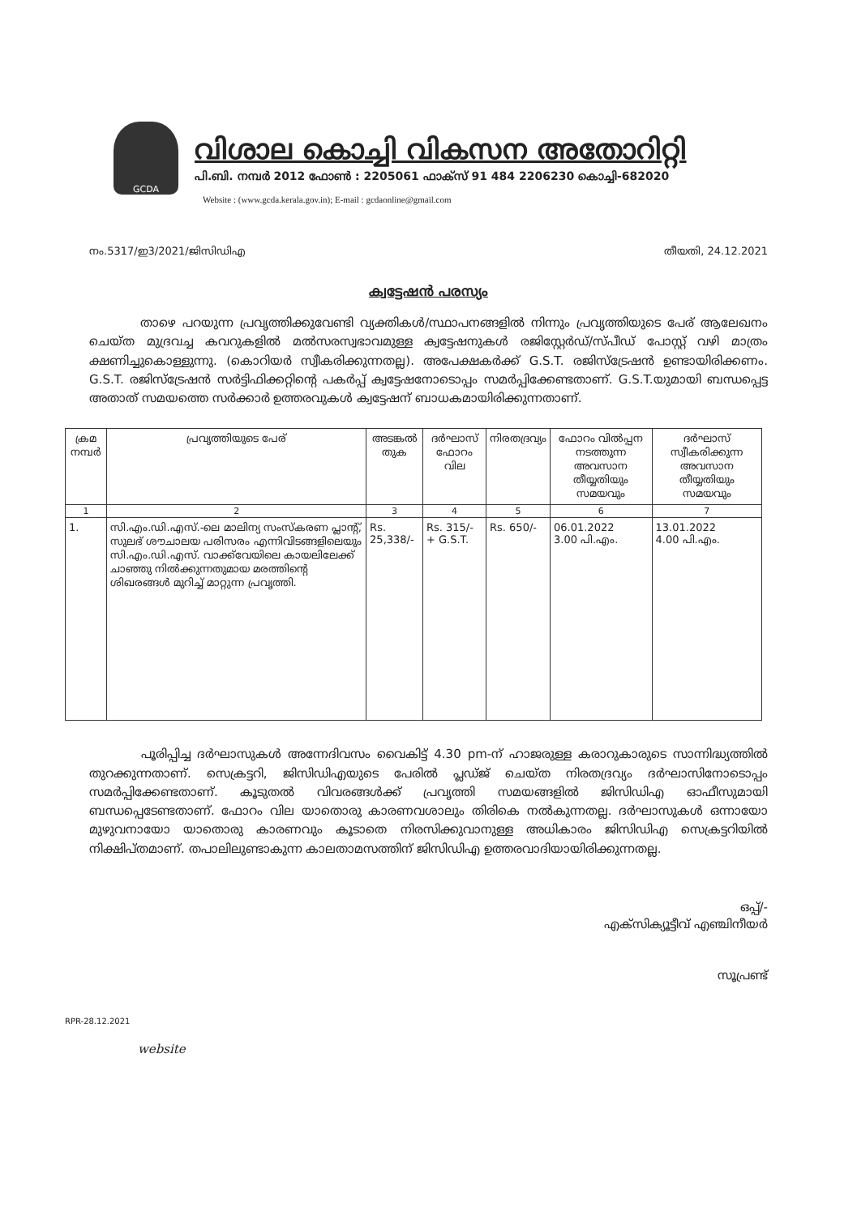GCDA
വിശാല കൊച്ചി വികസന അതോറിറ്റി
പി.ബി. നമ്പർ 2012 ഫോൺ : 2205061 ഫാക്സ് 91 484 2206230 കൊച്ചി-682020
Website : (www.gcda.kerala.gov.in); E-mail : gcdaonline@gmail.com
നം.5317/ഇ3/2021/ജിസിഡിഎ തീയതി, 24.12.2021
ക്വട്ടേഷൻ പരസ്യം
താഴെ പറയുന്ന പ്രവൃത്തിക്കുവേണ്ടി വ്യക്തികൾ/സ്ഥാപനങ്ങളിൽ നിന്നും പ്രവൃത്തിയുടെ പേര് ആലേഖനം ചെയ്ത മുദ്രവച്ച കവറുകളിൽ മൽസരസ്വഭാവമുള്ള ക്വട്ടേഷനുകൾ രജിസ്റ്റേർഡ്/സ്പീഡ് പോസ്റ്റ് വഴി മാത്രം ക്ഷണിച്ചുകൊള്ളുന്നു. (കൊറിയർ സ്വീകരിക്കുന്നതല്ല). അപേക്ഷകർക്ക് G.S.T. രജിസ്ട്രേഷൻ ഉണ്ടായിരിക്കണം. G.S.T. രജിസ്ട്രേഷൻ സർട്ടിഫിക്കറ്റിന്റെ പകർപ്പ് ക്വട്ടേഷനോടൊപ്പം സമർപ്പിക്കേണ്ടതാണ്. G.S.T.യുമായി ബന്ധപ്പെട്ട അതാത് സമയത്തെ സർക്കാർ ഉത്തരവുകൾ ക്വട്ടേഷന് ബാധകമായിരിക്കുന്നതാണ്.
| ക്രമ നമ്പർ | പ്രവൃത്തിയുടെ പേര് | അടങ്കൽ തുക | ദർഘാസ് ഫോറം വില | നിരതദ്രവ്യം | ഫോറം വിൽപ്പന നടത്തുന്ന അവസാന തീയ്യതിയും സമയവും | ദർഘാസ് സ്വീകരിക്കുന്ന അവസാന തീയ്യതിയും സമയവും |
| --- | --- | --- | --- | --- | --- | --- |
| 1 | 2 | 3 | 4 | 5 | 6 | 7 |
| 1. | സി.എം.ഡി.എസ്.-ലെ മാലിന്യ സംസ്കരണ പ്ലാന്റ്, സുലഭ് ശൗചാലയ പരിസരം എന്നിവിടങ്ങളിലെയും സി.എം.ഡി.എസ്. വാക്ക്‌വേയിലെ കായലിലേക്ക് ചാഞ്ഞു നിൽക്കുന്നതുമായ മരത്തിന്റെ ശിഖരങ്ങൾ മുറിച്ച് മാറ്റുന്ന പ്രവൃത്തി. | Rs. 25,338/- | Rs. 315/- + G.S.T. | Rs. 650/- | 06.01.2022 3.00 പി.എം. | 13.01.2022 4.00 പി.എം. |
പൂരിപ്പിച്ച ദർഘാസുകൾ അന്നേദിവസം വൈകിട്ട് 4.30 pm-ന് ഹാജരുള്ള കരാറുകാരുടെ സാന്നിദ്ധ്യത്തിൽ തുറക്കുന്നതാണ്. സെക്രട്ടറി, ജിസിഡിഎയുടെ പേരിൽ പ്ലഡ്ജ് ചെയ്ത നിരതദ്രവ്യം ദർഘാസിനോടൊപ്പം സമർപ്പിക്കേണ്ടതാണ്. കൂടുതൽ വിവരങ്ങൾക്ക് പ്രവൃത്തി സമയങ്ങളിൽ ജിസിഡിഎ ഓഫീസുമായി ബന്ധപ്പെടേണ്ടതാണ്. ഫോറം വില യാതൊരു കാരണവശാലും തിരികെ നൽകുന്നതല്ല. ദർഘാസുകൾ ഒന്നായോ മുഴുവനായോ യാതൊരു കാരണവും കൂടാതെ നിരസിക്കുവാനുള്ള അധികാരം ജിസിഡിഎ സെക്രട്ടറിയിൽ നിക്ഷിപ്തമാണ്. തപാലിലുണ്ടാകുന്ന കാലതാമസത്തിന് ജിസിഡിഎ ഉത്തരവാദിയായിരിക്കുന്നതല്ല.
ഒപ്പ്/-
എക്സിക്യൂട്ടീവ് എഞ്ചിനീയർ
സൂപ്രണ്ട്
RPR-28.12.2021
website